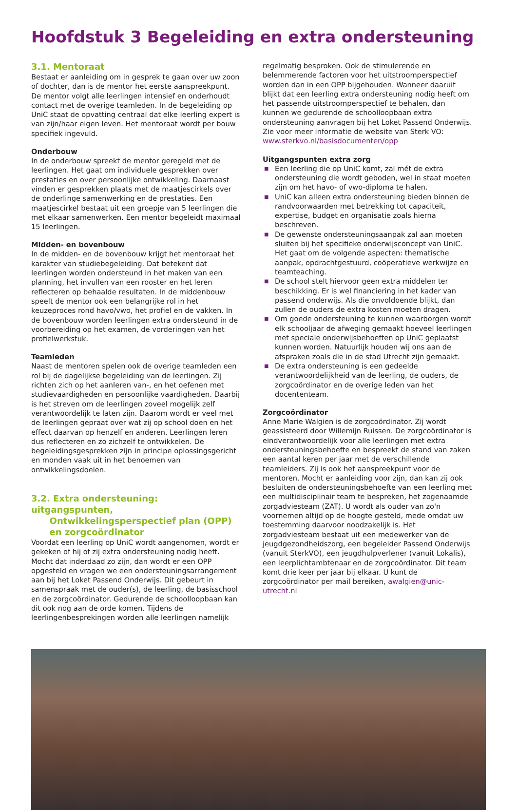Hoofdstuk 3 Begeleiding en extra ondersteuning
3.1. Mentoraat
Bestaat er aanleiding om in gesprek te gaan over uw zoon of dochter, dan is de mentor het eerste aanspreekpunt. De mentor volgt alle leerlingen intensief en onderhoudt contact met de overige teamleden. In de begeleiding op UniC staat de opvatting centraal dat elke leerling expert is van zijn/haar eigen leven. Het mentoraat wordt per bouw specifiek ingevuld.
Onderbouw
In de onderbouw spreekt de mentor geregeld met de leerlingen. Het gaat om individuele gesprekken over prestaties en over persoonlijke ontwikkeling. Daarnaast vinden er gesprekken plaats met de maatjescirkels over de onderlinge samenwerking en de prestaties. Een maatjescirkel bestaat uit een groepje van 5 leerlingen die met elkaar samenwerken. Een mentor begeleidt maximaal 15 leerlingen.
Midden- en bovenbouw
In de midden- en de bovenbouw krijgt het mentoraat het karakter van studiebegeleiding. Dat betekent dat leerlingen worden ondersteund in het maken van een planning, het invullen van een rooster en het leren reflecteren op behaalde resultaten. In de middenbouw speelt de mentor ook een belangrijke rol in het keuzeproces rond havo/vwo, het profiel en de vakken. In de bovenbouw worden leerlingen extra ondersteund in de voorbereiding op het examen, de vorderingen van het profielwerkstuk.
Teamleden
Naast de mentoren spelen ook de overige teamleden een rol bij de dagelijkse begeleiding van de leerlingen. Zij richten zich op het aanleren van-, en het oefenen met studievaardigheden en persoonlijke vaardigheden. Daarbij is het streven om de leerlingen zoveel mogelijk zelf verantwoordelijk te laten zijn. Daarom wordt er veel met de leerlingen gepraat over wat zij op school doen en het effect daarvan op henzelf en anderen. Leerlingen leren dus reflecteren en zo zichzelf te ontwikkelen. De begeleidingsgesprekken zijn in principe oplossingsgericht en monden vaak uit in het benoemen van ontwikkelingsdoelen.
3.2. Extra ondersteuning: uitgangspunten,
Ontwikkelingsperspectief plan (OPP)
en zorgcoördinator
Voordat een leerling op UniC wordt aangenomen, wordt er gekeken of hij of zij extra ondersteuning nodig heeft. Mocht dat inderdaad zo zijn, dan wordt er een OPP opgesteld en vragen we een ondersteuningsarrangement aan bij het Loket Passend Onderwijs. Dit gebeurt in samenspraak met de ouder(s), de leerling, de basisschool en de zorgcoördinator. Gedurende de schoolloopbaan kan dit ook nog aan de orde komen. Tijdens de leerlingenbesprekingen worden alle leerlingen namelijk
regelmatig besproken. Ook de stimulerende en belemmerende factoren voor het uitstroomperspectief worden dan in een OPP bijgehouden. Wanneer daaruit blijkt dat een leerling extra ondersteuning nodig heeft om het passende uitstroomperspectief te behalen, dan kunnen we gedurende de schoolloopbaan extra ondersteuning aanvragen bij het Loket Passend Onderwijs. Zie voor meer informatie de website van Sterk VO: www.sterkvo.nl/basisdocumenten/opp
Uitgangspunten extra zorg
■ Een leerling die op UniC komt, zal mét de extra ondersteuning die wordt geboden, wel in staat moeten zijn om het havo- of vwo-diploma te halen.
■ UniC kan alleen extra ondersteuning bieden binnen de randvoorwaarden met betrekking tot capaciteit, expertise, budget en organisatie zoals hierna beschreven.
■ De gewenste ondersteuningsaanpak zal aan moeten sluiten bij het specifieke onderwijsconcept van UniC. Het gaat om de volgende aspecten: thematische aanpak, opdrachtgestuurd, coöperatieve werkwijze en teamteaching.
■ De school stelt hiervoor geen extra middelen ter beschikking. Er is wel financiering in het kader van passend onderwijs. Als die onvoldoende blijkt, dan zullen de ouders de extra kosten moeten dragen.
■ Om goede ondersteuning te kunnen waarborgen wordt elk schooljaar de afweging gemaakt hoeveel leerlingen met speciale onderwijsbehoeften op UniC geplaatst kunnen worden. Natuurlijk houden wij ons aan de afspraken zoals die in de stad Utrecht zijn gemaakt.
■ De extra ondersteuning is een gedeelde verantwoordelijkheid van de leerling, de ouders, de zorgcoördinator en de overige leden van het docententeam.
Zorgcoördinator
Anne Marie Walgien is de zorgcoördinator. Zij wordt geassisteerd door Willemijn Ruissen. De zorgcoördinator is eindverantwoordelijk voor alle leerlingen met extra ondersteuningsbehoefte en bespreekt de stand van zaken een aantal keren per jaar met de verschillende teamleiders. Zij is ook het aanspreekpunt voor de mentoren. Mocht er aanleiding voor zijn, dan kan zij ook besluiten de ondersteuningsbehoefte van een leerling met een multidisciplinair team te bespreken, het zogenaamde zorgadviesteam (ZAT). U wordt als ouder van zo'n voornemen altijd op de hoogte gesteld, mede omdat uw toestemming daarvoor noodzakelijk is. Het zorgadviesteam bestaat uit een medewerker van de jeugdgezondheidszorg, een begeleider Passend Onderwijs (vanuit SterkVO), een jeugdhulpverlener (vanuit Lokalis), een leerplichtambtenaar en de zorgcoördinator. Dit team komt drie keer per jaar bij elkaar. U kunt de zorgcoördinator per mail bereiken, awalgien@unic-utrecht.nl